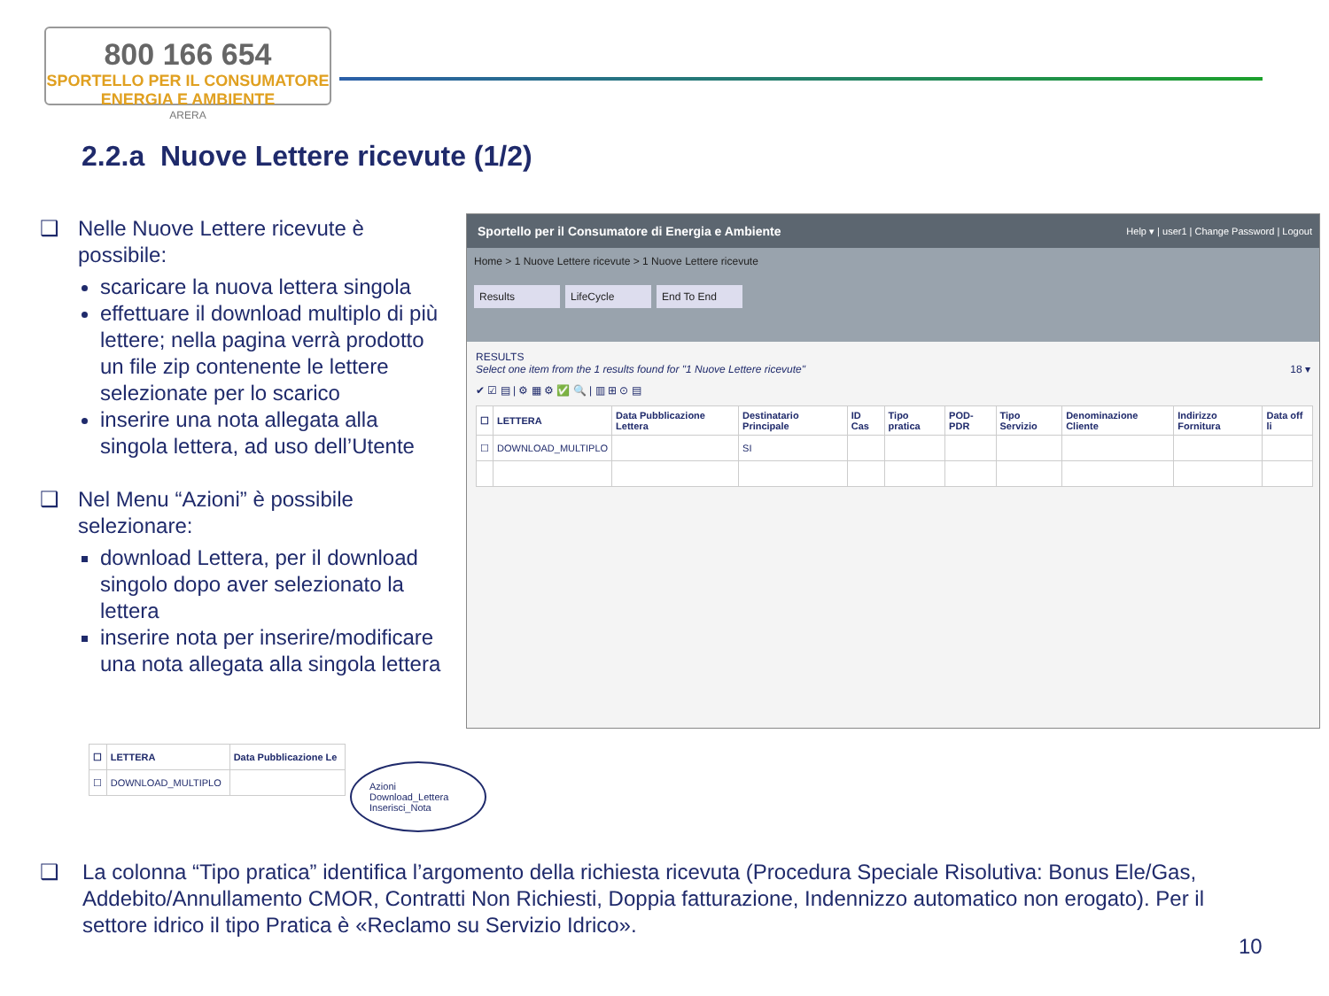800 166 654
SPORTELLO PER IL CONSUMATORE
ENERGIA E AMBIENTE
ARERA
2.2.a Nuove Lettere ricevute (1/2)
❑ Nelle Nuove Lettere ricevute è possibile:
scaricare la nuova lettera singola
effettuare il download multiplo di più lettere; nella pagina verrà prodotto un file zip contenente le lettere selezionate per lo scarico
inserire una nota allegata alla singola lettera, ad uso dell’Utente
❑ Nel Menu “Azioni” è possibile selezionare:
download Lettera, per il download singolo dopo aver selezionato la lettera
inserire nota per inserire/modificare una nota allegata alla singola lettera
Sportello per il Consumatore di Energia e Ambiente Help ▾ | user1 | Change Password | Logout
Home > 1 Nuove Lettere ricevute > 1 Nuove Lettere ricevute
Results LifeCycle End To End
RESULTS
Select one item from the 1 results found for "1 Nuove Lettere ricevute" 18 ▾
✔ ☑ ▤ | ⚙ ▦ ⚙ ✅ 🔍 | ▥ ⊞ ⊙ ▤
| ☐ | LETTERA | Data Pubblicazione Lettera | Destinatario Principale | ID Cas | Tipo pratica | POD-PDR | Tipo Servizio | Denominazione Cliente | Indirizzo Fornitura | Data off li |
| --- | --- | --- | --- | --- | --- | --- | --- | --- | --- | --- |
| ☐ | DOWNLOAD_MULTIPLO | | SI | | | | | | | |
| ☐ | LETTERA | Data Pubblicazione Le |
| --- | --- | --- |
| ☐ | DOWNLOAD_MULTIPLO | |
Azioni
Download_Lettera
Inserisci_Nota
❑
La colonna “Tipo pratica” identifica l’argomento della richiesta ricevuta (Procedura Speciale Risolutiva: Bonus Ele/Gas, Addebito/Annullamento CMOR, Contratti Non Richiesti, Doppia fatturazione, Indennizzo automatico non erogato). Per il settore idrico il tipo Pratica è «Reclamo su Servizio Idrico».
10